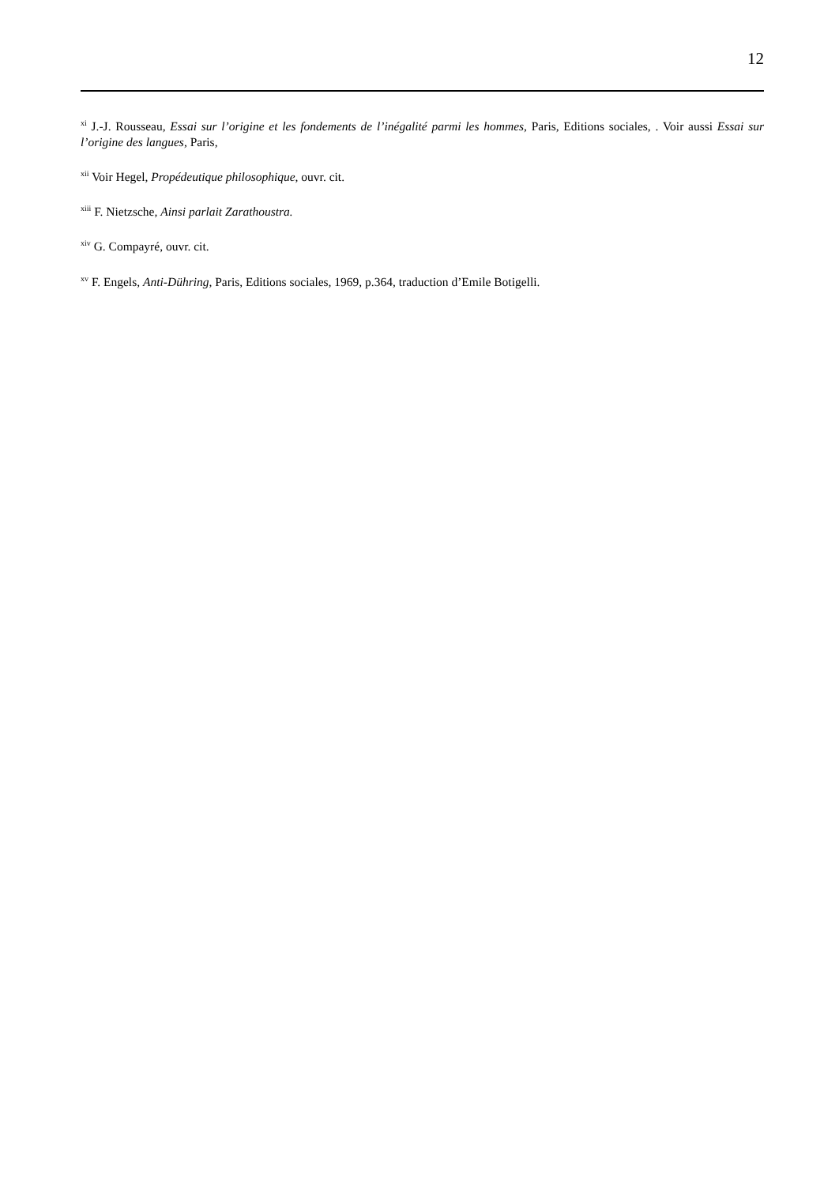12
<sup>xi</sup> J.-J. Rousseau, Essai sur l’origine et les fondements de l’inégalité parmi les hommes, Paris, Editions sociales, . Voir aussi Essai sur l’origine des langues, Paris,
<sup>xii</sup> Voir Hegel, Propédeutique philosophique, ouvr. cit.
<sup>xiii</sup> F. Nietzsche, Ainsi parlait Zarathoustra.
<sup>xiv</sup> G. Compayré, ouvr. cit.
<sup>xv</sup> F. Engels, Anti-Dühring, Paris, Editions sociales, 1969, p.364, traduction d’Emile Botigelli.